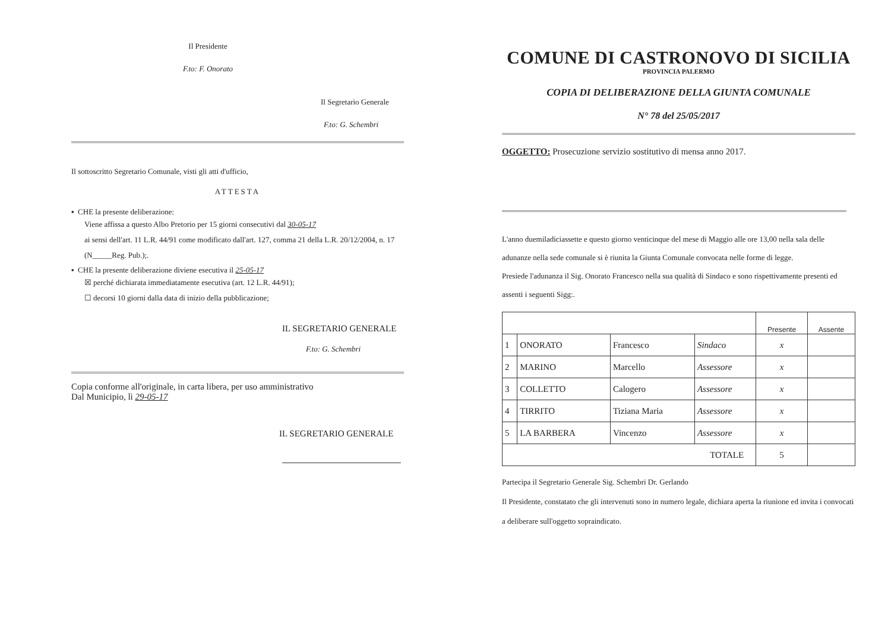Il Presidente
F.to: F. Onorato
Il Segretario Generale
F.to: G. Schembri
Il sottoscritto Segretario Comunale, visti gli atti d'ufficio,
ATTESTA
▪ CHE la presente deliberazione:
Viene affissa a questo Albo Pretorio per 15 giorni consecutivi dal 30-05-17
ai sensi dell'art. 11 L.R. 44/91 come modificato dall'art. 127, comma 21 della L.R. 20/12/2004, n. 17 (N_____Reg. Pub.);.
▪ CHE la presente deliberazione diviene esecutiva il 25-05-17
☒ perché dichiarata immediatamente esecutiva (art. 12 L.R. 44/91);
☐ decorsi 10 giorni dalla data di inizio della pubblicazione;
IL SEGRETARIO GENERALE
F.to: G. Schembri
Copia conforme all'originale, in carta libera, per uso amministrativo
Dal Municipio, lì 29-05-17
IL SEGRETARIO GENERALE
COMUNE DI CASTRONOVO DI SICILIA
PROVINCIA PALERMO
COPIA DI DELIBERAZIONE DELLA GIUNTA COMUNALE
N° 78 del 25/05/2017
OGGETTO: Prosecuzione servizio sostitutivo di mensa anno 2017.
L'anno duemiladiciassette e questo giorno venticinque del mese di Maggio alle ore 13,00 nella sala delle adunanze nella sede comunale si è riunita la Giunta Comunale convocata nelle forme di legge.
Presiede l'adunanza il Sig. Onorato Francesco nella sua qualità di Sindaco e sono rispettivamente presenti ed assenti i seguenti Sigg:.
| | | | | Presente | Assente |
| --- | --- | --- | --- | --- | --- |
| 1 | ONORATO | Francesco | Sindaco | x | |
| 2 | MARINO | Marcello | Assessore | x | |
| 3 | COLLETTO | Calogero | Assessore | x | |
| 4 | TIRRITO | Tiziana Maria | Assessore | x | |
| 5 | LA BARBERA | Vincenzo | Assessore | x | |
| TOTALE | | | | 5 | |
Partecipa il Segretario Generale Sig. Schembri Dr. Gerlando
Il Presidente, constatato che gli intervenuti sono in numero legale, dichiara aperta la riunione ed invita i convocati a deliberare sull'oggetto sopraindicato.